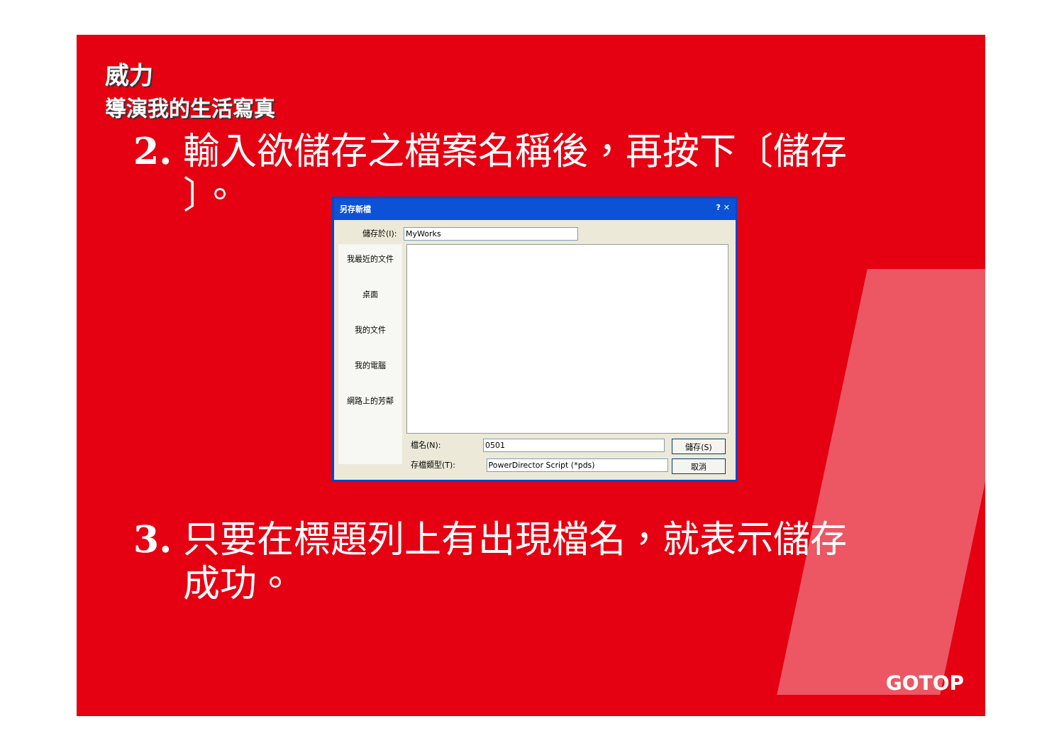威力
導演我的生活寫真
2. 輸入欲儲存之檔案名稱後，再按下〔儲存
〕。
另存新檔 ? ✕
儲存於(I): MyWorks
我最近的文件
桌面
我的文件
我的電腦
網路上的芳鄰
檔名(N): 0501
存檔類型(T): PowerDirector Script (*pds)
儲存(S)
取消
3. 只要在標題列上有出現檔名，就表示儲存
成功。
GOTOP